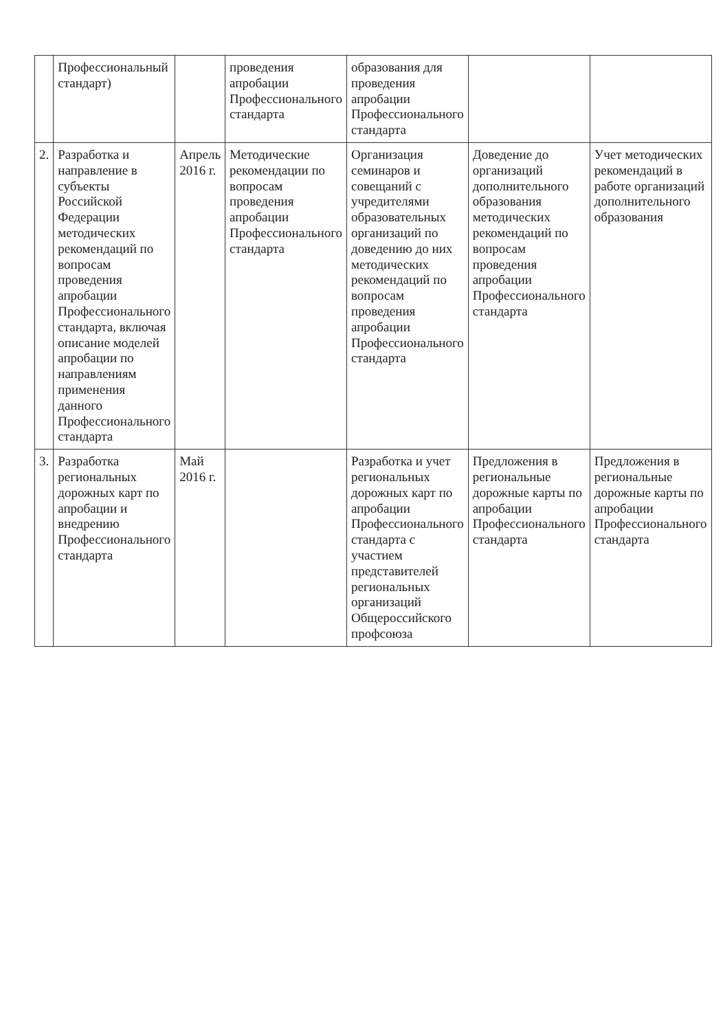| | Профессиональный стандарт) | | проведения апробации Профессионального стандарта | образования для проведения апробации Профессионального стандарта | | |
| 2. | Разработка и направление в субъекты Российской Федерации методических рекомендаций по вопросам проведения апробации Профессионального стандарта, включая описание моделей апробации по направлениям применения данного Профессионального стандарта | Апрель 2016 г. | Методические рекомендации по вопросам проведения апробации Профессионального стандарта | Организация семинаров и совещаний с учредителями образовательных организаций по доведению до них методических рекомендаций по вопросам проведения апробации Профессионального стандарта | Доведение до организаций дополнительного образования методических рекомендаций по вопросам проведения апробации Профессионального стандарта | Учет методических рекомендаций в работе организаций дополнительного образования |
| 3. | Разработка региональных дорожных карт по апробации и внедрению Профессионального стандарта | Май 2016 г. | | Разработка и учет региональных дорожных карт по апробации Профессионального стандарта с участием представителей региональных организаций Общероссийского профсоюза | Предложения в региональные дорожные карты по апробации Профессионального стандарта | Предложения в региональные дорожные карты по апробации Профессионального стандарта |